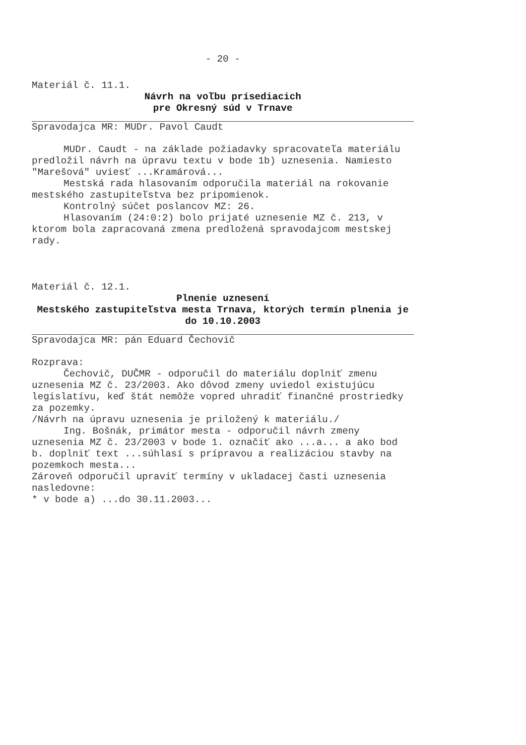- 20 -
Materiál č. 11.1.
Návrh na voľbu prísediacich
pre Okresný súd v Trnave
Spravodajca MR: MUDr. Pavol Caudt
MUDr. Caudt - na základe požiadavky spracovateľa materiálu predložil návrh na úpravu textu v bode 1b) uznesenia. Namiesto "Marešová" uviesť ...Kramárová...
Mestská rada hlasovaním odporučila materiál na rokovanie mestského zastupiteľstva bez pripomienok.
Kontrolný súčet poslancov MZ: 26.
Hlasovaním (24:0:2) bolo prijaté uznesenie MZ č. 213, v ktorom bola zapracovaná zmena predložená spravodajcom mestskej rady.
Materiál č. 12.1.
Plnenie uznesení
Mestského zastupiteľstva mesta Trnava, ktorých termín plnenia je do 10.10.2003
Spravodajca MR: pán Eduard Čechovič
Rozprava:
Čechovič, DUČMR - odporučil do materiálu doplniť zmenu uznesenia MZ č. 23/2003. Ako dôvod zmeny uviedol existujúcu legislatívu, keď štát nemôže vopred uhradiť finančné prostriedky za pozemky.
/Návrh na úpravu uznesenia je priložený k materiálu./
Ing. Bošnák, primátor mesta - odporučil návrh zmeny uznesenia MZ č. 23/2003 v bode 1. označiť ako ...a... a ako bod b. doplniť text ...súhlasí s prípravou a realizáciou stavby na pozemkoch mesta...
Zároveň odporučil upraviť termíny v ukladacej časti uznesenia nasledovne:
* v bode a) ...do 30.11.2003...